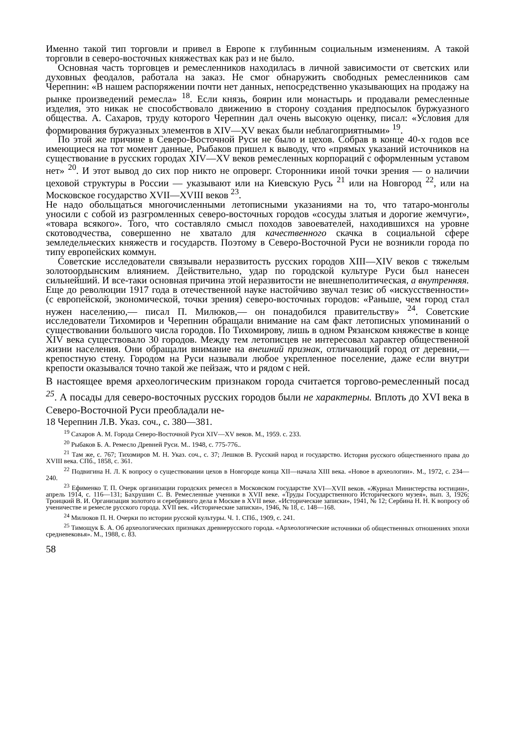Именно такой тип торговли и привел в Европе к глубинным социальным изменениям. А такой торговли в северо-восточных княжествах как раз и не было.
Основная часть торговцев и ремесленников находилась в личной зависимости от светских или духовных феодалов, работала на заказ. Не смог обнаружить свободных ремесленников сам Черепнин: «В нашем распоряжении почти нет данных, непосредственно указывающих на продажу на рынке произведений ремесла» <sup>18</sup>. Если князь, боярин или монастырь и продавали ремесленные изделия, это никак не способствовало движению в сторону создания предпосылок буржуазного общества. А. Сахаров, труду которого Черепнин дал очень высокую оценку, писал: «Условия для формирования буржуазных элементов в XIV—XV веках были неблагоприятными» <sup>19</sup>.
По этой же причине в Северо-Восточной Руси не было и цехов. Собрав в конце 40-х годов все имеющиеся на тот момент данные, Рыбаков пришел к выводу, что «прямых указаний источников на существование в русских городах XIV—XV веков ремесленных корпораций с оформленным уставом нет» <sup>20</sup>. И этот вывод до сих пор никто не опроверг. Сторонники иной точки зрения — о наличии цеховой структуры в России — указывают или на Киевскую Русь <sup>21</sup> или на Новгород <sup>22</sup>, или на Московское государство XVII—XVIII веков <sup>23</sup>.
Не надо обольщаться многочисленными летописными указаниями на то, что татаро-монголы уносили с собой из разгромленных северо-восточных городов «сосуды златыя и дорогие жемчуги», «товара всякого». Того, что составляло смысл походов завоевателей, находившихся на уровне скотоводчества, совершенно не хватало для качественного скачка в социальной сфере земледельческих княжеств и государств. Поэтому в Северо-Восточной Руси не возникли города по типу европейских коммун.
Советские исследователи связывали неразвитость русских городов XIII—XIV веков с тяжелым золотоордынским влиянием. Действительно, удар по городской культуре Руси был нанесен сильнейший. И все-таки основная причина этой неразвитости не внешнеполитическая, а внутренняя. Еще до революции 1917 года в отечественной науке настойчиво звучал тезис об «искусственности» (с европейской, экономической, точки зрения) северо-восточных городов: «Раньше, чем город стал нужен населению,— писал П. Милюков,— он понадобился правительству» <sup>24</sup>. Советские исследователи Тихомиров и Черепнин обращали внимание на сам факт летописных упоминаний о существовании большого числа городов. По Тихомирову, лишь в одном Рязанском княжестве в конце XIV века существовало 30 городов. Между тем летописцев не интересовал характер общественной жизни населения. Они обращали внимание на внешний признак, отличающий город от деревни,— крепостную стену. Городом на Руси называли любое укрепленное поселение, даже если внутри крепости оказывался точно такой же пейзаж, что и рядом с ней.
В настоящее время археологическим признаком города считается торгово-ремесленный посад <sup>25</sup>. А посады для северо-восточных русских городов были не характерны. Вплоть до XVI века в Северо-Восточной Руси преобладали не-
18 Черепнин Л.В. Указ. соч., с. 380—381.
<sup>19</sup> Сахаров А. М. Города Северо-Восточной Руси XIV—XV веков. М., 1959. с. 233.
<sup>20</sup> Рыбаков Б. А. Ремесло Древней Руси. М.. 1948, с. 775-776..
<sup>21</sup> Там же, с. 767; Тихомиров М. Н. Указ. соч., с. 37; Лешков В. Русский народ и государство. История русского общественного права до XVIII века. СПб., 1858, с. 361.
<sup>22</sup> Подвигина Н. Л. К вопросу о существовании цехов в Новгороде конца XII—начала XIII века. «Новое в археологии». М., 1972, с. 234—240.
<sup>23</sup> Ефименко Т. П. Очерк организации городских ремесел в Московском государстве XVI—XVII веков. «Журнал Министерства юстиции», апрель 1914, с. 116—131; Бахрушин С. В. Ремесленные ученики в XVII веке. «Труды Государственного Исторического музея», вып. 3, 1926; Троицкий В. И. Организация золотого и серебряного дела в Москве в XVII веке. «Исторические записки», 1941, № 12; Сербина Н. Н. К вопросу об ученичестве и ремесле русского города. XVII век. «Исторические записки», 1946, № 18, с. 148—168.
<sup>24</sup> Милюков П. Н. Очерки по истории русской культуры. Ч. 1. СПб., 1909, с. 241.
<sup>25</sup> Тимощук Б. А. Об археологических признаках древнерусского города. «Археологические источники об общественных отношениях эпохи средневековья». М., 1988, с. 83.
58